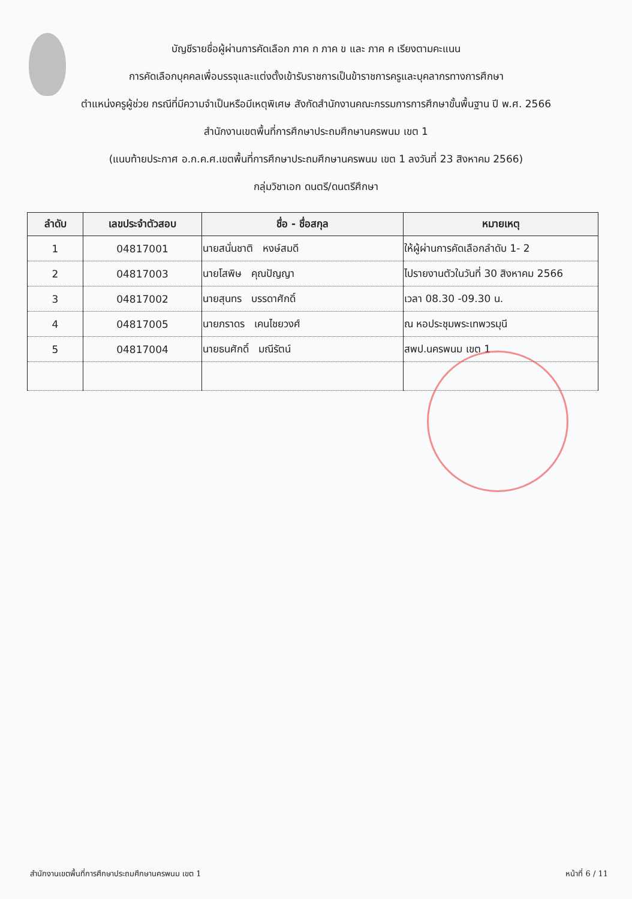บัญชีรายชื่อผู้ผ่านการคัดเลือก ภาค ก ภาค ข และ ภาค ค เรียงตามคะแนน
การคัดเลือกบุคคลเพื่อบรรจุและแต่งตั้งเข้ารับราชการเป็นข้าราชการครูและบุคลากรทางการศึกษา
ตำแหน่งครูผู้ช่วย กรณีที่มีความจำเป็นหรือมีเหตุพิเศษ สังกัดสำนักงานคณะกรรมการการศึกษาขั้นพื้นฐาน ปี พ.ศ. 2566
สำนักงานเขตพื้นที่การศึกษาประถมศึกษานครพนม เขต 1
(แนบท้ายประกาศ อ.ก.ค.ศ.เขตพื้นที่การศึกษาประถมศึกษานครพนม เขต 1 ลงวันที่ 23 สิงหาคม 2566)
กลุ่มวิชาเอก ดนตรี/ดนตรีศึกษา
| ลำดับ | เลขประจำตัวสอบ | ชื่อ - ชื่อสกุล | หมายเหตุ |
| --- | --- | --- | --- |
| 1 | 04817001 | นายสนั่นชาติ หงษ์สมดี | ให้ผู้ผ่านการคัดเลือกลำดับ 1- 2 |
| 2 | 04817003 | นายโสพิษ คุณปัญญา | ไปรายงานตัวในวันที่ 30 สิงหาคม 2566 |
| 3 | 04817002 | นายสุนทร บรรดาศักดิ์ | เวลา 08.30 -09.30 น. |
| 4 | 04817005 | นายภราดร เคนไชยวงศ์ | ณ หอประชุมพระเทพวรมุนี |
| 5 | 04817004 | นายธนศักดิ์ มณีรัตน์ | สพป.นครพนม เขต 1 |
สำนักงานเขตพื้นที่การศึกษาประถมศึกษานครพนม เขต 1 หน้าที่ 6 / 11